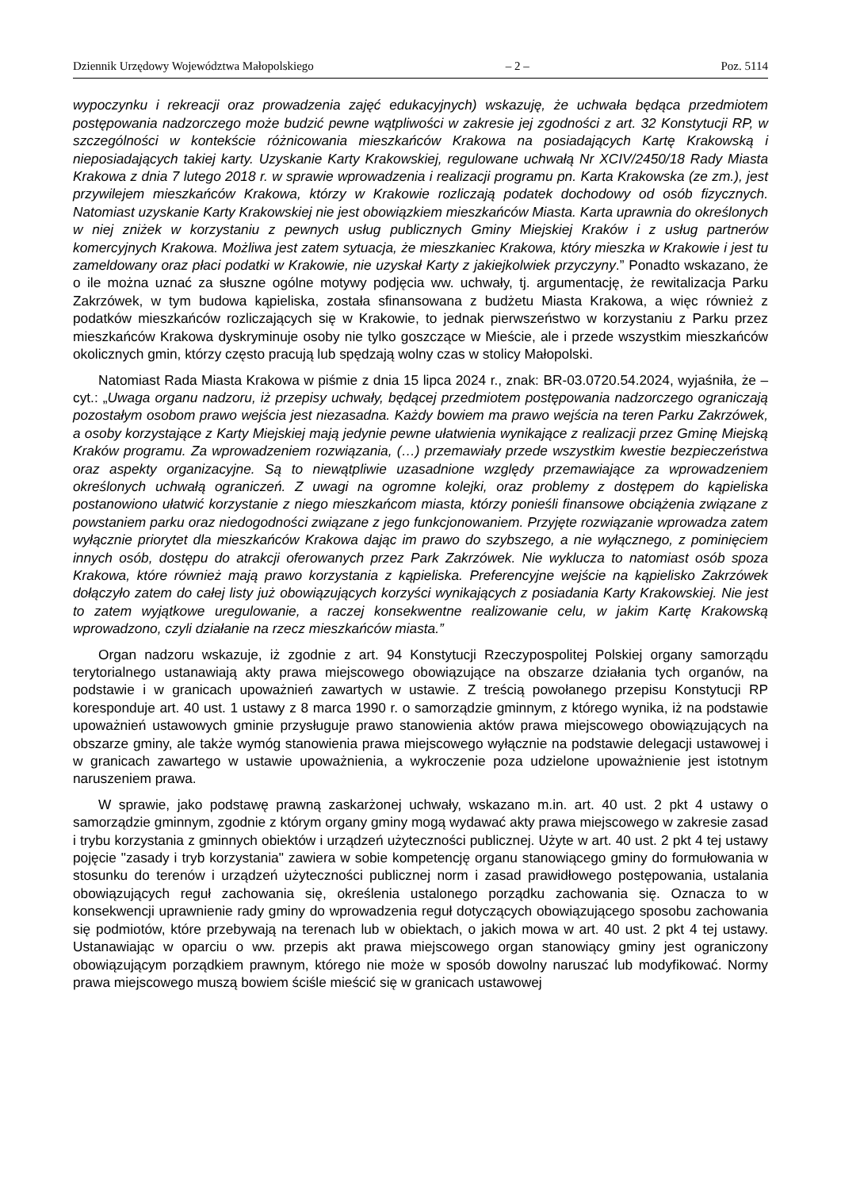Dziennik Urzędowy Województwa Małopolskiego – 2 – Poz. 5114
wypoczynku i rekreacji oraz prowadzenia zajęć edukacyjnych) wskazuję, że uchwała będąca przedmiotem postępowania nadzorczego może budzić pewne wątpliwości w zakresie jej zgodności z art. 32 Konstytucji RP, w szczególności w kontekście różnicowania mieszkańców Krakowa na posiadających Kartę Krakowską i nieposiadających takiej karty. Uzyskanie Karty Krakowskiej, regulowane uchwałą Nr XCIV/2450/18 Rady Miasta Krakowa z dnia 7 lutego 2018 r. w sprawie wprowadzenia i realizacji programu pn. Karta Krakowska (ze zm.), jest przywilejem mieszkańców Krakowa, którzy w Krakowie rozliczają podatek dochodowy od osób fizycznych. Natomiast uzyskanie Karty Krakowskiej nie jest obowiązkiem mieszkańców Miasta. Karta uprawnia do określonych w niej zniżek w korzystaniu z pewnych usług publicznych Gminy Miejskiej Kraków i z usług partnerów komercyjnych Krakowa. Możliwa jest zatem sytuacja, że mieszkaniec Krakowa, który mieszka w Krakowie i jest tu zameldowany oraz płaci podatki w Krakowie, nie uzyskał Karty z jakiejkolwiek przyczyny.” Ponadto wskazano, że o ile można uznać za słuszne ogólne motywy podjęcia ww. uchwały, tj. argumentację, że rewitalizacja Parku Zakrzówek, w tym budowa kąpieliska, została sfinansowana z budżetu Miasta Krakowa, a więc również z podatków mieszkańców rozliczających się w Krakowie, to jednak pierwszeństwo w korzystaniu z Parku przez mieszkańców Krakowa dyskryminuje osoby nie tylko goszczące w Mieście, ale i przede wszystkim mieszkańców okolicznych gmin, którzy często pracują lub spędzają wolny czas w stolicy Małopolski.
Natomiast Rada Miasta Krakowa w piśmie z dnia 15 lipca 2024 r., znak: BR-03.0720.54.2024, wyjaśniła, że – cyt.: „Uwaga organu nadzoru, iż przepisy uchwały, będącej przedmiotem postępowania nadzorczego ograniczają pozostałym osobom prawo wejścia jest niezasadna. Każdy bowiem ma prawo wejścia na teren Parku Zakrzówek, a osoby korzystające z Karty Miejskiej mają jedynie pewne ułatwienia wynikające z realizacji przez Gminę Miejską Kraków programu. Za wprowadzeniem rozwiązania, (…) przemawiały przede wszystkim kwestie bezpieczeństwa oraz aspekty organizacyjne. Są to niewątpliwie uzasadnione względy przemawiające za wprowadzeniem określonych uchwałą ograniczeń. Z uwagi na ogromne kolejki, oraz problemy z dostępem do kąpieliska postanowiono ułatwić korzystanie z niego mieszkańcom miasta, którzy ponieśli finansowe obciążenia związane z powstaniem parku oraz niedogodności związane z jego funkcjonowaniem. Przyjęte rozwiązanie wprowadza zatem wyłącznie priorytet dla mieszkańców Krakowa dając im prawo do szybszego, a nie wyłącznego, z pominięciem innych osób, dostępu do atrakcji oferowanych przez Park Zakrzówek. Nie wyklucza to natomiast osób spoza Krakowa, które również mają prawo korzystania z kąpieliska. Preferencyjne wejście na kąpielisko Zakrzówek dołączyło zatem do całej listy już obowiązujących korzyści wynikających z posiadania Karty Krakowskiej. Nie jest to zatem wyjątkowe uregulowanie, a raczej konsekwentne realizowanie celu, w jakim Kartę Krakowską wprowadzono, czyli działanie na rzecz mieszkańców miasta.”
Organ nadzoru wskazuje, iż zgodnie z art. 94 Konstytucji Rzeczypospolitej Polskiej organy samorządu terytorialnego ustanawiają akty prawa miejscowego obowiązujące na obszarze działania tych organów, na podstawie i w granicach upoważnień zawartych w ustawie. Z treścią powołanego przepisu Konstytucji RP koresponduje art. 40 ust. 1 ustawy z 8 marca 1990 r. o samorządzie gminnym, z którego wynika, iż na podstawie upoważnień ustawowych gminie przysługuje prawo stanowienia aktów prawa miejscowego obowiązujących na obszarze gminy, ale także wymóg stanowienia prawa miejscowego wyłącznie na podstawie delegacji ustawowej i w granicach zawartego w ustawie upoważnienia, a wykroczenie poza udzielone upoważnienie jest istotnym naruszeniem prawa.
W sprawie, jako podstawę prawną zaskarżonej uchwały, wskazano m.in. art. 40 ust. 2 pkt 4 ustawy o samorządzie gminnym, zgodnie z którym organy gminy mogą wydawać akty prawa miejscowego w zakresie zasad i trybu korzystania z gminnych obiektów i urządzeń użyteczności publicznej. Użyte w art. 40 ust. 2 pkt 4 tej ustawy pojęcie "zasady i tryb korzystania" zawiera w sobie kompetencję organu stanowiącego gminy do formułowania w stosunku do terenów i urządzeń użyteczności publicznej norm i zasad prawidłowego postępowania, ustalania obowiązujących reguł zachowania się, określenia ustalonego porządku zachowania się. Oznacza to w konsekwencji uprawnienie rady gminy do wprowadzenia reguł dotyczących obowiązującego sposobu zachowania się podmiotów, które przebywają na terenach lub w obiektach, o jakich mowa w art. 40 ust. 2 pkt 4 tej ustawy. Ustanawiając w oparciu o ww. przepis akt prawa miejscowego organ stanowiący gminy jest ograniczony obowiązującym porządkiem prawnym, którego nie może w sposób dowolny naruszać lub modyfikować. Normy prawa miejscowego muszą bowiem ściśle mieścić się w granicach ustawowej